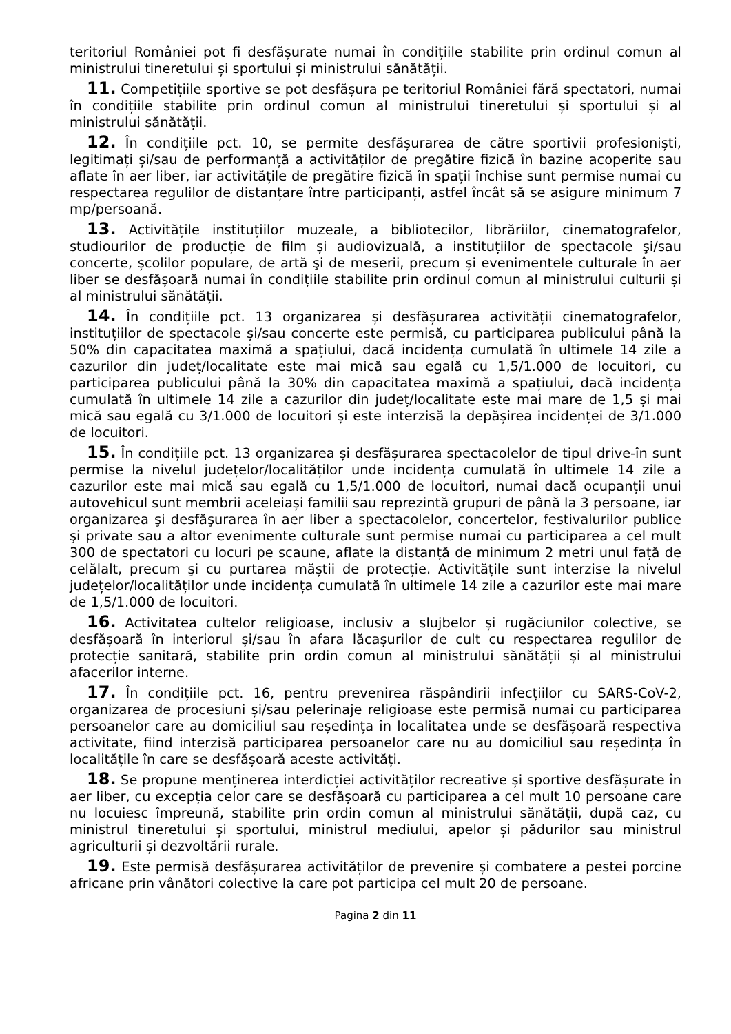teritoriul României pot fi desfășurate numai în condițiile stabilite prin ordinul comun al ministrului tineretului și sportului și ministrului sănătății.
11. Competițiile sportive se pot desfășura pe teritoriul României fără spectatori, numai în condițiile stabilite prin ordinul comun al ministrului tineretului și sportului și al ministrului sănătății.
12. În condițiile pct. 10, se permite desfășurarea de către sportivii profesioniști, legitimați și/sau de performanță a activităților de pregătire fizică în bazine acoperite sau aflate în aer liber, iar activitățile de pregătire fizică în spații închise sunt permise numai cu respectarea regulilor de distanțare între participanți, astfel încât să se asigure minimum 7 mp/persoană.
13. Activitățile instituțiilor muzeale, a bibliotecilor, librăriilor, cinematografelor, studiourilor de producție de film și audiovizuală, a instituțiilor de spectacole şi/sau concerte, școlilor populare, de artă şi de meserii, precum și evenimentele culturale în aer liber se desfășoară numai în condițiile stabilite prin ordinul comun al ministrului culturii și al ministrului sănătății.
14. În condițiile pct. 13 organizarea și desfășurarea activității cinematografelor, instituțiilor de spectacole și/sau concerte este permisă, cu participarea publicului până la 50% din capacitatea maximă a spațiului, dacă incidența cumulată în ultimele 14 zile a cazurilor din județ/localitate este mai mică sau egală cu 1,5/1.000 de locuitori, cu participarea publicului până la 30% din capacitatea maximă a spațiului, dacă incidența cumulată în ultimele 14 zile a cazurilor din județ/localitate este mai mare de 1,5 și mai mică sau egală cu 3/1.000 de locuitori și este interzisă la depășirea incidenței de 3/1.000 de locuitori.
15. În condițiile pct. 13 organizarea și desfășurarea spectacolelor de tipul drive-în sunt permise la nivelul județelor/localităților unde incidența cumulată în ultimele 14 zile a cazurilor este mai mică sau egală cu 1,5/1.000 de locuitori, numai dacă ocupanții unui autovehicul sunt membrii aceleiași familii sau reprezintă grupuri de până la 3 persoane, iar organizarea şi desfăşurarea în aer liber a spectacolelor, concertelor, festivalurilor publice şi private sau a altor evenimente culturale sunt permise numai cu participarea a cel mult 300 de spectatori cu locuri pe scaune, aflate la distanță de minimum 2 metri unul față de celălalt, precum şi cu purtarea măștii de protecție. Activitățile sunt interzise la nivelul județelor/localităților unde incidența cumulată în ultimele 14 zile a cazurilor este mai mare de 1,5/1.000 de locuitori.
16. Activitatea cultelor religioase, inclusiv a slujbelor și rugăciunilor colective, se desfășoară în interiorul și/sau în afara lăcașurilor de cult cu respectarea regulilor de protecție sanitară, stabilite prin ordin comun al ministrului sănătății și al ministrului afacerilor interne.
17. În condițiile pct. 16, pentru prevenirea răspândirii infecțiilor cu SARS-CoV-2, organizarea de procesiuni și/sau pelerinaje religioase este permisă numai cu participarea persoanelor care au domiciliul sau reședința în localitatea unde se desfășoară respectiva activitate, fiind interzisă participarea persoanelor care nu au domiciliul sau reședința în localitățile în care se desfășoară aceste activități.
18. Se propune menținerea interdicției activităților recreative și sportive desfășurate în aer liber, cu excepția celor care se desfășoară cu participarea a cel mult 10 persoane care nu locuiesc împreună, stabilite prin ordin comun al ministrului sănătății, după caz, cu ministrul tineretului și sportului, ministrul mediului, apelor și pădurilor sau ministrul agriculturii și dezvoltării rurale.
19. Este permisă desfășurarea activităților de prevenire și combatere a pestei porcine africane prin vânători colective la care pot participa cel mult 20 de persoane.
Pagina 2 din 11